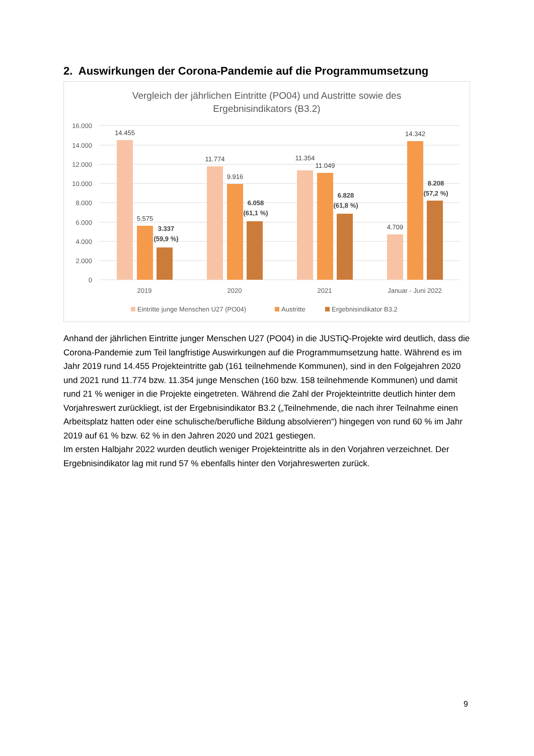2. Auswirkungen der Corona-Pandemie auf die Programmumsetzung
Vergleich der jährlichen Eintritte (PO04) und Austritte sowie des
Ergebnisindikators (B3.2)
16.000
14.000
12.000
10.000
8.000
6.000
4.000
2.000
0
14.455
5.575
11.774
9.916
11.354
11.049
4.709
14.342
3.337
(59,9 %)
6.058
(61,1 %)
6.828
(61,8 %)
8.208
(57,2 %)
2019
2020
2021
Januar - Juni 2022
Eintritte junge Menschen U27 (PO04)
Austritte
Ergebnisindikator B3.2
Anhand der jährlichen Eintritte junger Menschen U27 (PO04) in die JUSTiQ-Projekte wird deutlich, dass die Corona-Pandemie zum Teil langfristige Auswirkungen auf die Programmumsetzung hatte. Während es im Jahr 2019 rund 14.455 Projekteintritte gab (161 teilnehmende Kommunen), sind in den Folgejahren 2020 und 2021 rund 11.774 bzw. 11.354 junge Menschen (160 bzw. 158 teilnehmende Kommunen) und damit rund 21 % weniger in die Projekte eingetreten. Während die Zahl der Projekteintritte deutlich hinter dem Vorjahreswert zurückliegt, ist der Ergebnisindikator B3.2 („Teilnehmende, die nach ihrer Teilnahme einen Arbeitsplatz hatten oder eine schulische/berufliche Bildung absolvieren“) hingegen von rund 60 % im Jahr 2019 auf 61 % bzw. 62 % in den Jahren 2020 und 2021 gestiegen.
Im ersten Halbjahr 2022 wurden deutlich weniger Projekteintritte als in den Vorjahren verzeichnet. Der Ergebnisindikator lag mit rund 57 % ebenfalls hinter den Vorjahreswerten zurück.
9